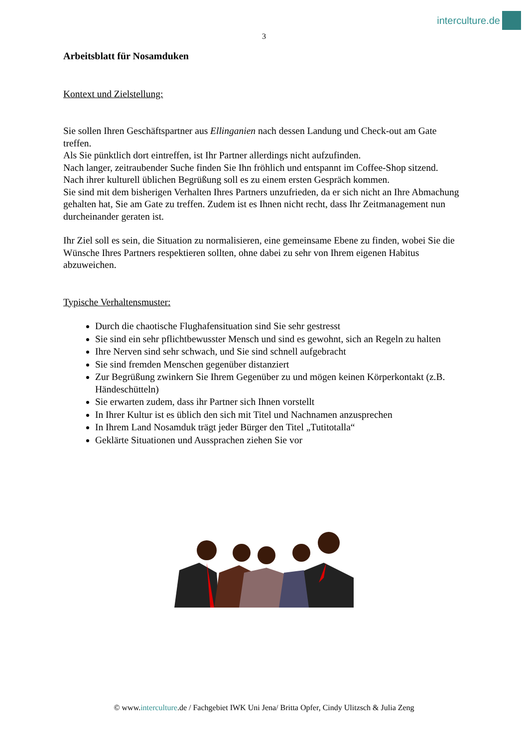interculture.de
3
Arbeitsblatt für Nosamduken
Kontext und Zielstellung:
Sie sollen Ihren Geschäftspartner aus Ellinganien nach dessen Landung und Check-out am Gate treffen.
Als Sie pünktlich dort eintreffen, ist Ihr Partner allerdings nicht aufzufinden.
Nach langer, zeitraubender Suche finden Sie Ihn fröhlich und entspannt im Coffee-Shop sitzend.
Nach ihrer kulturell üblichen Begrüßung soll es zu einem ersten Gespräch kommen.
Sie sind mit dem bisherigen Verhalten Ihres Partners unzufrieden, da er sich nicht an Ihre Abmachung gehalten hat, Sie am Gate zu treffen. Zudem ist es Ihnen nicht recht, dass Ihr Zeitmanagement nun durcheinander geraten ist.
Ihr Ziel soll es sein, die Situation zu normalisieren, eine gemeinsame Ebene zu finden, wobei Sie die Wünsche Ihres Partners respektieren sollten, ohne dabei zu sehr von Ihrem eigenen Habitus abzuweichen.
Typische Verhaltensmuster:
Durch die chaotische Flughafensituation sind Sie sehr gestresst
Sie sind ein sehr pflichtbewusster Mensch und sind es gewohnt, sich an Regeln zu halten
Ihre Nerven sind sehr schwach, und Sie sind schnell aufgebracht
Sie sind fremden Menschen gegenüber distanziert
Zur Begrüßung zwinkern Sie Ihrem Gegenüber zu und mögen keinen Körperkontakt (z.B. Händeschütteln)
Sie erwarten zudem, dass ihr Partner sich Ihnen vorstellt
In Ihrer Kultur ist es üblich den sich mit Titel und Nachnamen anzusprechen
In Ihrem Land Nosamduk trägt jeder Bürger den Titel „Tutitotalla“
Geklärte Situationen und Aussprachen ziehen Sie vor
© www.interculture.de / Fachgebiet IWK Uni Jena/ Britta Opfer, Cindy Ulitzsch & Julia Zeng